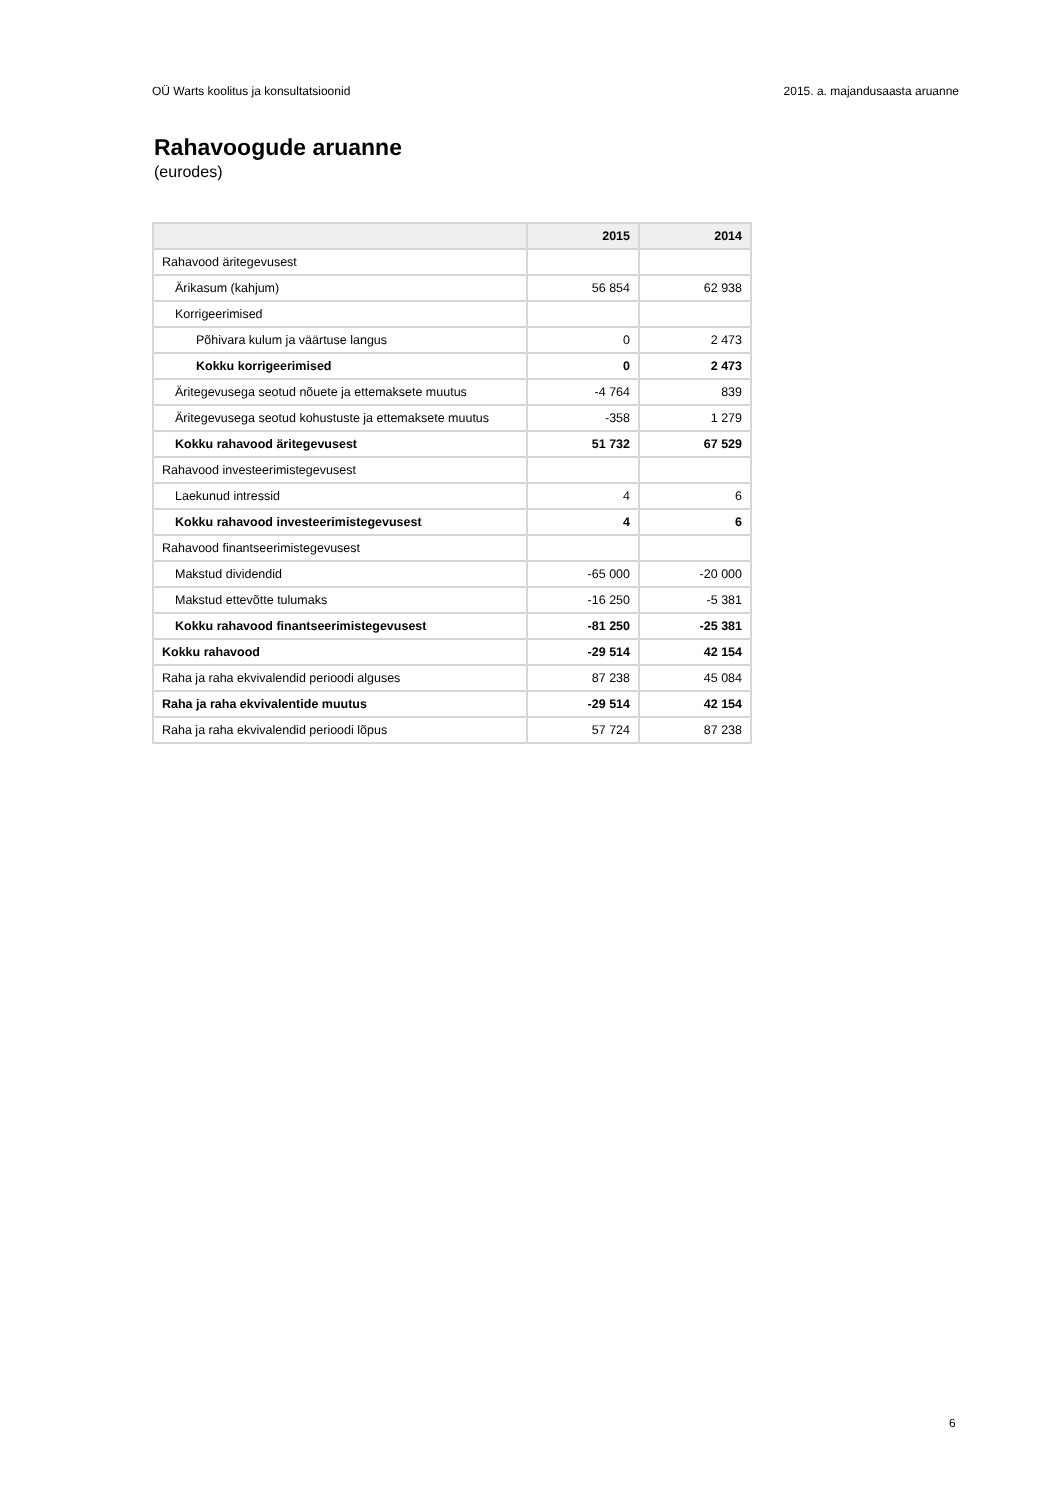OÜ Warts koolitus ja konsultatsioonid 2015. a. majandusaasta aruanne
Rahavoogude aruanne
(eurodes)
| | 2015 | 2014 |
| --- | --- | --- |
| Rahavood äritegevusest | | |
| Ärikasum (kahjum) | 56 854 | 62 938 |
| Korrigeerimised | | |
| Põhivara kulum ja väärtuse langus | 0 | 2 473 |
| Kokku korrigeerimised | 0 | 2 473 |
| Äritegevusega seotud nõuete ja ettemaksete muutus | -4 764 | 839 |
| Äritegevusega seotud kohustuste ja ettemaksete muutus | -358 | 1 279 |
| Kokku rahavood äritegevusest | 51 732 | 67 529 |
| Rahavood investeerimistegevusest | | |
| Laekunud intressid | 4 | 6 |
| Kokku rahavood investeerimistegevusest | 4 | 6 |
| Rahavood finantseerimistegevusest | | |
| Makstud dividendid | -65 000 | -20 000 |
| Makstud ettevõtte tulumaks | -16 250 | -5 381 |
| Kokku rahavood finantseerimistegevusest | -81 250 | -25 381 |
| Kokku rahavood | -29 514 | 42 154 |
| Raha ja raha ekvivalendid perioodi alguses | 87 238 | 45 084 |
| Raha ja raha ekvivalentide muutus | -29 514 | 42 154 |
| Raha ja raha ekvivalendid perioodi lõpus | 57 724 | 87 238 |
6